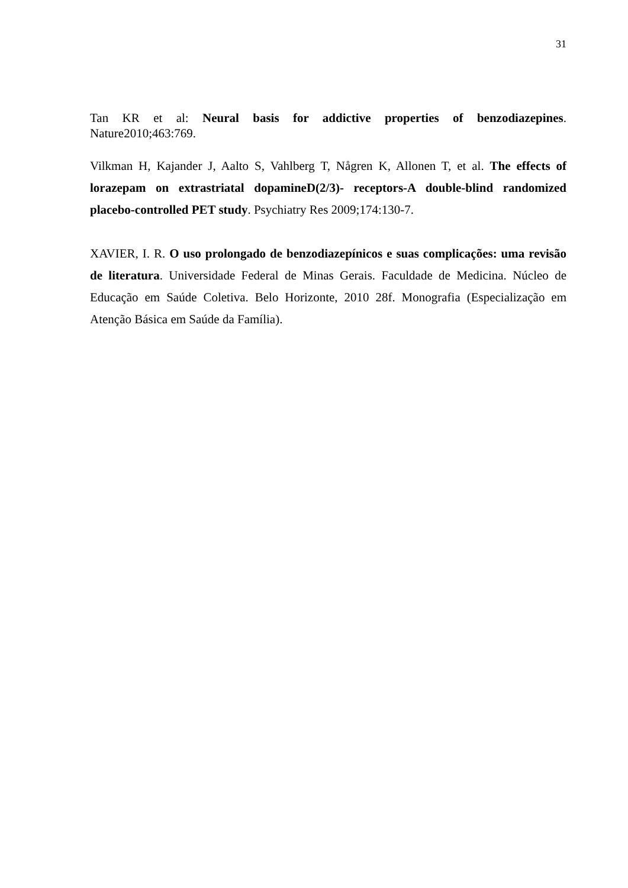31
Tan KR et al: Neural basis for addictive properties of benzodiazepines. Nature2010;463:769.
Vilkman H, Kajander J, Aalto S, Vahlberg T, Någren K, Allonen T, et al. The effects of lorazepam on extrastriatal dopamineD(2/3)- receptors-A double-blind randomized placebo-controlled PET study. Psychiatry Res 2009;174:130-7.
XAVIER, I. R. O uso prolongado de benzodiazepínicos e suas complicações: uma revisão de literatura. Universidade Federal de Minas Gerais. Faculdade de Medicina. Núcleo de Educação em Saúde Coletiva. Belo Horizonte, 2010 28f. Monografia (Especialização em Atenção Básica em Saúde da Família).